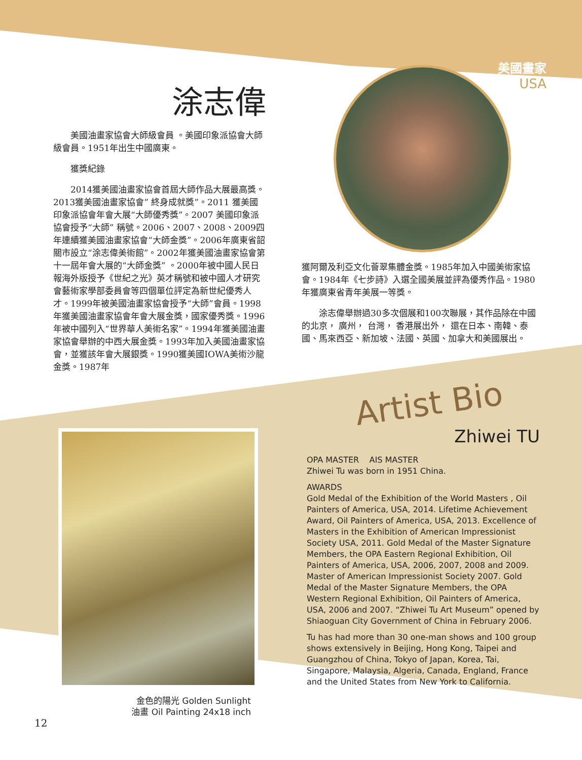美國畫家
USA
涂志偉
美國油畫家協會大師級會員 。美國印象派協會大師級會員。1951年出生中國廣東。
獲獎紀錄
2014獲美國油畫家協會首屆大師作品大展最高獎。2013獲美國油畫家協會” 終身成就獎”。2011 獲美國印象派協會年會大展“大師優秀獎”。2007 美國印象派協會授予“大師” 稱號。2006、2007、2008、2009四年連續獲美國油畫家協會“大師金獎”。2006年廣東省韶關市設立“涂志偉美術館”。2002年獲美國油畫家協會第十一屆年會大展的“大師金獎” 。2000年被中國人民日報海外版授予《世紀之光》英才稱號和被中國人才研究會藝術家學部委員會等四個單位評定為新世紀優秀人才。1999年被美國油畫家協會授予“大師”會員。1998年獲美國油畫家協會年會大展金獎，國家優秀獎。1996年被中國列入“世界華人美術名家”。1994年獲美國油畫家協會舉辦的中西大展金獎。1993年加入美國油畫家協會，並獲該年會大展銀獎。1990獲美國IOWA美術沙龍金獎。1987年
獲阿爾及利亞文化薈翠集體金獎。1985年加入中國美術家協會。1984年《七步詩》入選全國美展並評為優秀作品。1980年獲廣東省青年美展一等獎。
涂志偉舉辦過30多次個展和100次聯展，其作品除在中國的北京， 廣州， 台灣， 香港展出外， 還在日本、南韓、泰國、馬來西亞、新加坡、法國、英國、加拿大和美國展出。
Artist Bio
Zhiwei TU
OPA MASTER AIS MASTER
Zhiwei Tu was born in 1951 China.
AWARDS
Gold Medal of the Exhibition of the World Masters , Oil Painters of America, USA, 2014. Lifetime Achievement Award, Oil Painters of America, USA, 2013. Excellence of Masters in the Exhibition of American Impressionist Society USA, 2011. Gold Medal of the Master Signature Members, the OPA Eastern Regional Exhibition, Oil Painters of America, USA, 2006, 2007, 2008 and 2009. Master of American Impressionist Society 2007. Gold Medal of the Master Signature Members, the OPA Western Regional Exhibition, Oil Painters of America, USA, 2006 and 2007. “Zhiwei Tu Art Museum” opened by Shiaoguan City Government of China in February 2006.
Tu has had more than 30 one-man shows and 100 group shows extensively in Beijing, Hong Kong, Taipei and Guangzhou of China, Tokyo of Japan, Korea, Tai, Singapore, Malaysia, Algeria, Canada, England, France and the United States from New York to California.
金色的陽光 Golden Sunlight
油畫 Oil Painting 24x18 inch
12